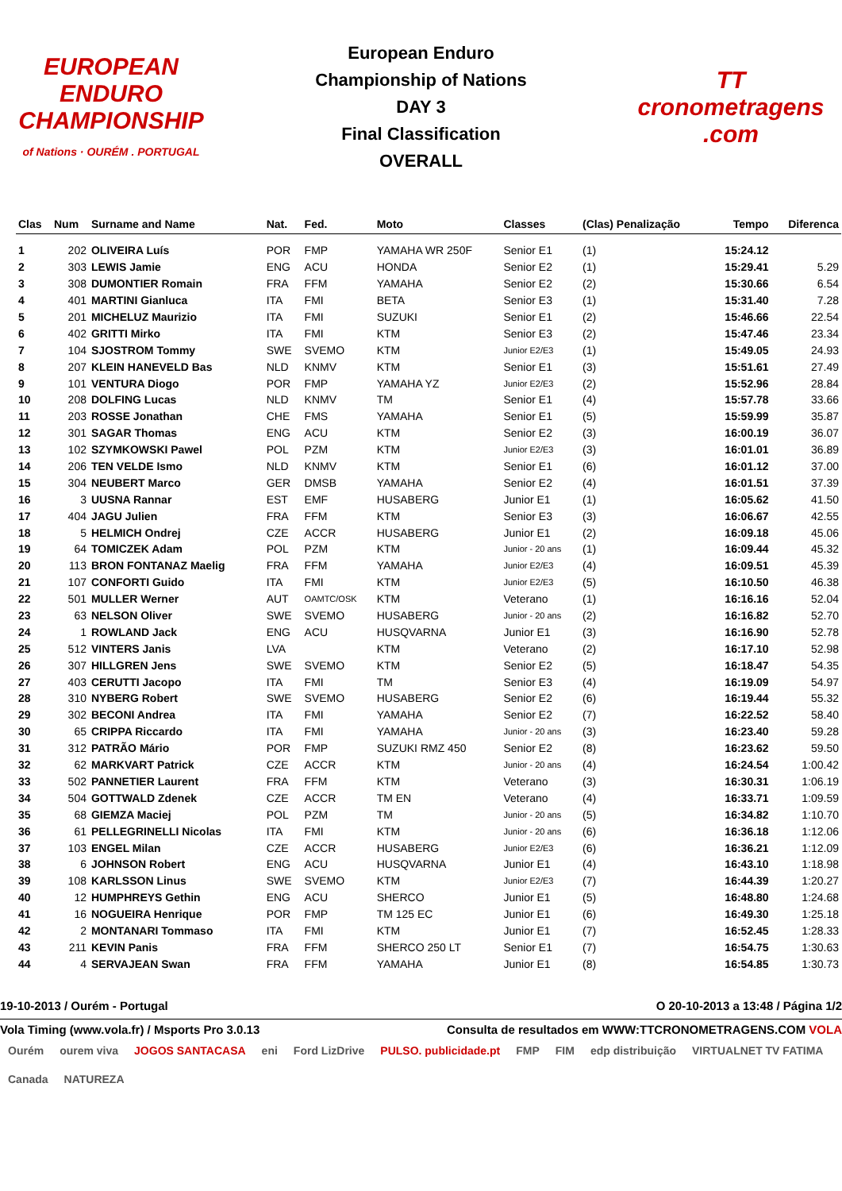EUROPEAN ENDURO CHAMPIONSHIP
of Nations · OURÉM . PORTUGAL
European Enduro
Championship of Nations
DAY 3
Final Classification
OVERALL
TT cronometragens .com
| Clas | Num | Surname and Name | Nat. | Fed. | Moto | Classes | (Clas) Penalização | Tempo | Diferenca |
| --- | --- | --- | --- | --- | --- | --- | --- | --- | --- |
| 1 | 202 | OLIVEIRA Luís | POR | FMP | YAMAHA WR 250F | Senior E1 | (1) | 15:24.12 | |
| 2 | 303 | LEWIS Jamie | ENG | ACU | HONDA | Senior E2 | (1) | 15:29.41 | 5.29 |
| 3 | 308 | DUMONTIER Romain | FRA | FFM | YAMAHA | Senior E2 | (2) | 15:30.66 | 6.54 |
| 4 | 401 | MARTINI Gianluca | ITA | FMI | BETA | Senior E3 | (1) | 15:31.40 | 7.28 |
| 5 | 201 | MICHELUZ Maurizio | ITA | FMI | SUZUKI | Senior E1 | (2) | 15:46.66 | 22.54 |
| 6 | 402 | GRITTI Mirko | ITA | FMI | KTM | Senior E3 | (2) | 15:47.46 | 23.34 |
| 7 | 104 | SJOSTROM Tommy | SWE | SVEMO | KTM | Junior E2/E3 | (1) | 15:49.05 | 24.93 |
| 8 | 207 | KLEIN HANEVELD Bas | NLD | KNMV | KTM | Senior E1 | (3) | 15:51.61 | 27.49 |
| 9 | 101 | VENTURA Diogo | POR | FMP | YAMAHA YZ | Junior E2/E3 | (2) | 15:52.96 | 28.84 |
| 10 | 208 | DOLFING Lucas | NLD | KNMV | TM | Senior E1 | (4) | 15:57.78 | 33.66 |
| 11 | 203 | ROSSE Jonathan | CHE | FMS | YAMAHA | Senior E1 | (5) | 15:59.99 | 35.87 |
| 12 | 301 | SAGAR Thomas | ENG | ACU | KTM | Senior E2 | (3) | 16:00.19 | 36.07 |
| 13 | 102 | SZYMKOWSKI Pawel | POL | PZM | KTM | Junior E2/E3 | (3) | 16:01.01 | 36.89 |
| 14 | 206 | TEN VELDE Ismo | NLD | KNMV | KTM | Senior E1 | (6) | 16:01.12 | 37.00 |
| 15 | 304 | NEUBERT Marco | GER | DMSB | YAMAHA | Senior E2 | (4) | 16:01.51 | 37.39 |
| 16 | 3 | UUSNA Rannar | EST | EMF | HUSABERG | Junior E1 | (1) | 16:05.62 | 41.50 |
| 17 | 404 | JAGU Julien | FRA | FFM | KTM | Senior E3 | (3) | 16:06.67 | 42.55 |
| 18 | 5 | HELMICH Ondrej | CZE | ACCR | HUSABERG | Junior E1 | (2) | 16:09.18 | 45.06 |
| 19 | 64 | TOMICZEK Adam | POL | PZM | KTM | Junior - 20 ans | (1) | 16:09.44 | 45.32 |
| 20 | 113 | BRON FONTANAZ Maelig | FRA | FFM | YAMAHA | Junior E2/E3 | (4) | 16:09.51 | 45.39 |
| 21 | 107 | CONFORTI Guido | ITA | FMI | KTM | Junior E2/E3 | (5) | 16:10.50 | 46.38 |
| 22 | 501 | MULLER Werner | AUT | OAMTC/OSK | KTM | Veterano | (1) | 16:16.16 | 52.04 |
| 23 | 63 | NELSON Oliver | SWE | SVEMO | HUSABERG | Junior - 20 ans | (2) | 16:16.82 | 52.70 |
| 24 | 1 | ROWLAND Jack | ENG | ACU | HUSQVARNA | Junior E1 | (3) | 16:16.90 | 52.78 |
| 25 | 512 | VINTERS Janis | LVA | | KTM | Veterano | (2) | 16:17.10 | 52.98 |
| 26 | 307 | HILLGREN Jens | SWE | SVEMO | KTM | Senior E2 | (5) | 16:18.47 | 54.35 |
| 27 | 403 | CERUTTI Jacopo | ITA | FMI | TM | Senior E3 | (4) | 16:19.09 | 54.97 |
| 28 | 310 | NYBERG Robert | SWE | SVEMO | HUSABERG | Senior E2 | (6) | 16:19.44 | 55.32 |
| 29 | 302 | BECONI Andrea | ITA | FMI | YAMAHA | Senior E2 | (7) | 16:22.52 | 58.40 |
| 30 | 65 | CRIPPA Riccardo | ITA | FMI | YAMAHA | Junior - 20 ans | (3) | 16:23.40 | 59.28 |
| 31 | 312 | PATRÃO Mário | POR | FMP | SUZUKI RMZ 450 | Senior E2 | (8) | 16:23.62 | 59.50 |
| 32 | 62 | MARKVART Patrick | CZE | ACCR | KTM | Junior - 20 ans | (4) | 16:24.54 | 1:00.42 |
| 33 | 502 | PANNETIER Laurent | FRA | FFM | KTM | Veterano | (3) | 16:30.31 | 1:06.19 |
| 34 | 504 | GOTTWALD Zdenek | CZE | ACCR | TM EN | Veterano | (4) | 16:33.71 | 1:09.59 |
| 35 | 68 | GIEMZA Maciej | POL | PZM | TM | Junior - 20 ans | (5) | 16:34.82 | 1:10.70 |
| 36 | 61 | PELLEGRINELLI Nicolas | ITA | FMI | KTM | Junior - 20 ans | (6) | 16:36.18 | 1:12.06 |
| 37 | 103 | ENGEL Milan | CZE | ACCR | HUSABERG | Junior E2/E3 | (6) | 16:36.21 | 1:12.09 |
| 38 | 6 | JOHNSON Robert | ENG | ACU | HUSQVARNA | Junior E1 | (4) | 16:43.10 | 1:18.98 |
| 39 | 108 | KARLSSON Linus | SWE | SVEMO | KTM | Junior E2/E3 | (7) | 16:44.39 | 1:20.27 |
| 40 | 12 | HUMPHREYS Gethin | ENG | ACU | SHERCO | Junior E1 | (5) | 16:48.80 | 1:24.68 |
| 41 | 16 | NOGUEIRA Henrique | POR | FMP | TM 125 EC | Junior E1 | (6) | 16:49.30 | 1:25.18 |
| 42 | 2 | MONTANARI Tommaso | ITA | FMI | KTM | Junior E1 | (7) | 16:52.45 | 1:28.33 |
| 43 | 211 | KEVIN Panis | FRA | FFM | SHERCO 250 LT | Senior E1 | (7) | 16:54.75 | 1:30.63 |
| 44 | 4 | SERVAJEAN Swan | FRA | FFM | YAMAHA | Junior E1 | (8) | 16:54.85 | 1:30.73 |
19-10-2013 / Ourém - Portugal O 20-10-2013 a 13:48 / Página 1/2
Vola Timing (www.vola.fr) / Msports Pro 3.0.13 Consulta de resultados em WWW:TTCRONOMETRAGENS.COM VOLA
Ourém ourem viva JOGOS SANTACASA eni Ford LizDrive PULSO. publicidade.pt FMP FIM edp distribuição VIRTUALNET TV FATIMA Canada NATUREZA